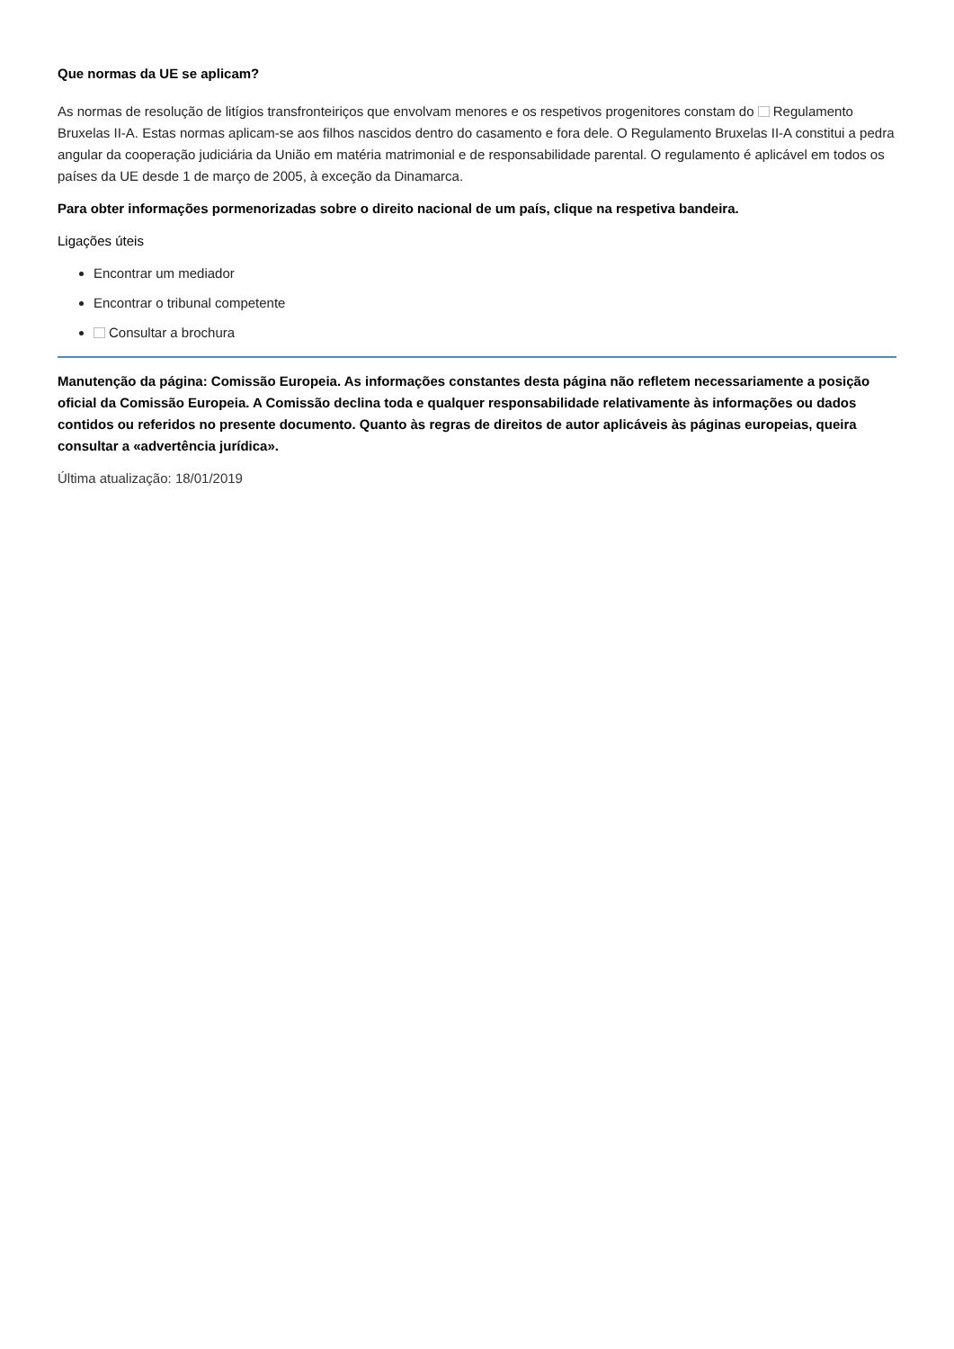Que normas da UE se aplicam?
As normas de resolução de litígios transfronteiriços que envolvam menores e os respetivos progenitores constam do Regulamento Bruxelas II-A. Estas normas aplicam-se aos filhos nascidos dentro do casamento e fora dele. O Regulamento Bruxelas II-A constitui a pedra angular da cooperação judiciária da União em matéria matrimonial e de responsabilidade parental. O regulamento é aplicável em todos os países da UE desde 1 de março de 2005, à exceção da Dinamarca.
Para obter informações pormenorizadas sobre o direito nacional de um país, clique na respetiva bandeira.
Ligações úteis
Encontrar um mediador
Encontrar o tribunal competente
Consultar a brochura
Manutenção da página: Comissão Europeia. As informações constantes desta página não refletem necessariamente a posição oficial da Comissão Europeia. A Comissão declina toda e qualquer responsabilidade relativamente às informações ou dados contidos ou referidos no presente documento. Quanto às regras de direitos de autor aplicáveis às páginas europeias, queira consultar a «advertência jurídica».
Última atualização: 18/01/2019